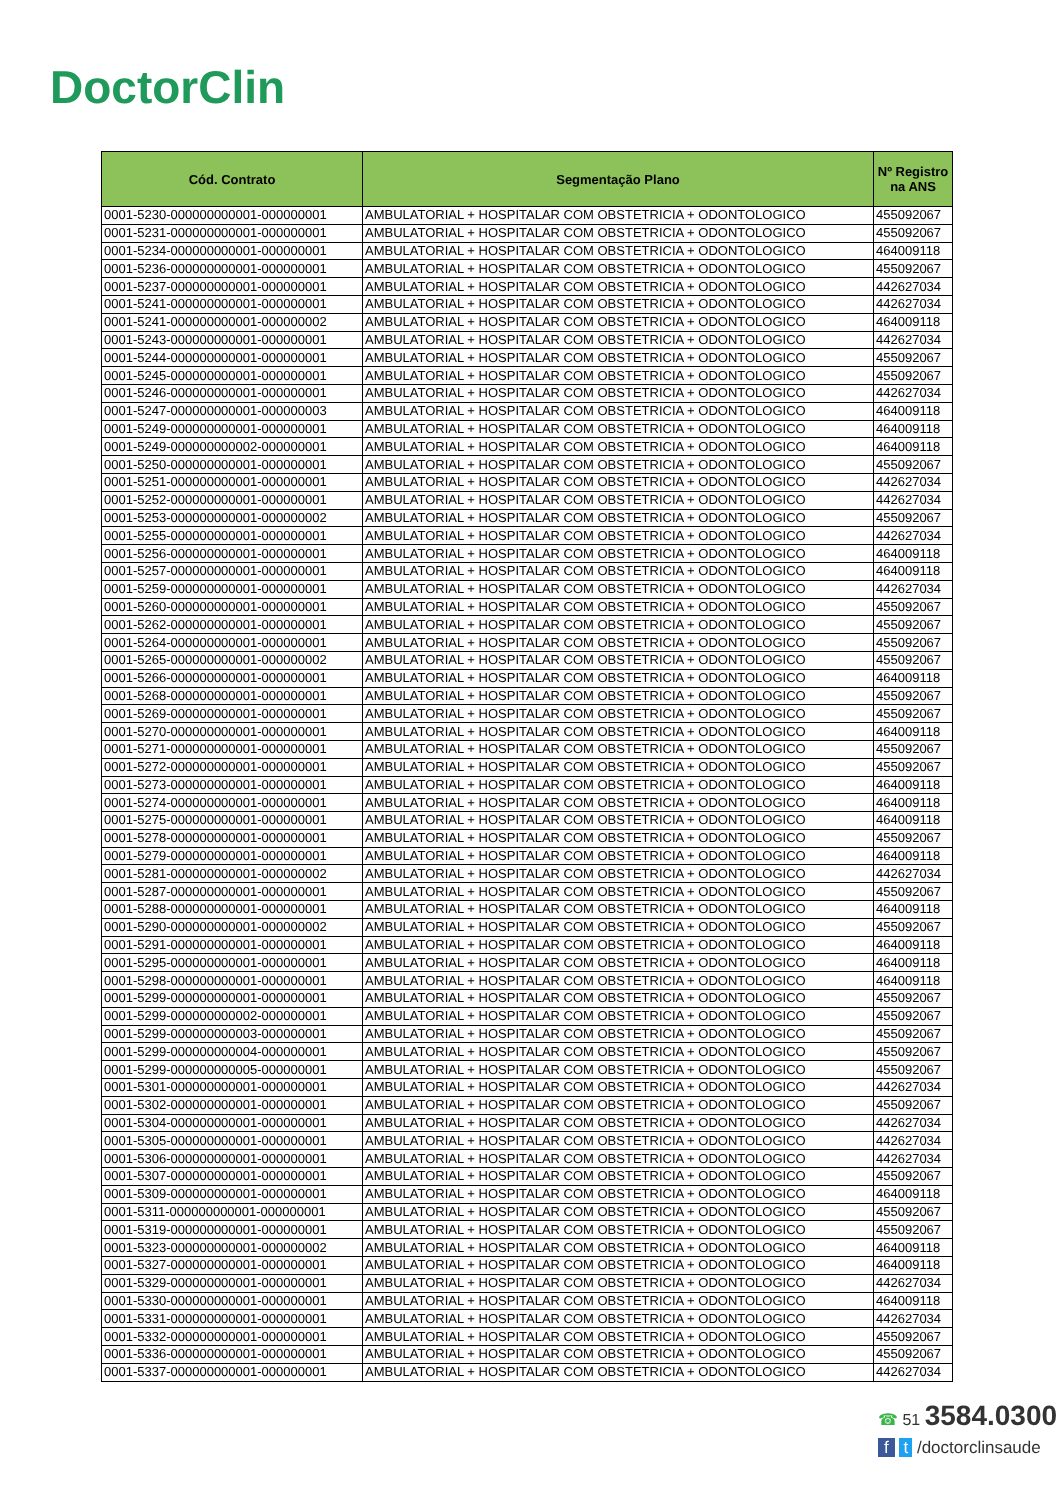DoctorClin
| Cód. Contrato | Segmentação Plano | Nº Registro na ANS |
| --- | --- | --- |
| 0001-5230-000000000001-000000001 | AMBULATORIAL + HOSPITALAR COM OBSTETRICIA + ODONTOLOGICO | 455092067 |
| 0001-5231-000000000001-000000001 | AMBULATORIAL + HOSPITALAR COM OBSTETRICIA + ODONTOLOGICO | 455092067 |
| 0001-5234-000000000001-000000001 | AMBULATORIAL + HOSPITALAR COM OBSTETRICIA + ODONTOLOGICO | 464009118 |
| 0001-5236-000000000001-000000001 | AMBULATORIAL + HOSPITALAR COM OBSTETRICIA + ODONTOLOGICO | 455092067 |
| 0001-5237-000000000001-000000001 | AMBULATORIAL + HOSPITALAR COM OBSTETRICIA + ODONTOLOGICO | 442627034 |
| 0001-5241-000000000001-000000001 | AMBULATORIAL + HOSPITALAR COM OBSTETRICIA + ODONTOLOGICO | 442627034 |
| 0001-5241-000000000001-000000002 | AMBULATORIAL + HOSPITALAR COM OBSTETRICIA + ODONTOLOGICO | 464009118 |
| 0001-5243-000000000001-000000001 | AMBULATORIAL + HOSPITALAR COM OBSTETRICIA + ODONTOLOGICO | 442627034 |
| 0001-5244-000000000001-000000001 | AMBULATORIAL + HOSPITALAR COM OBSTETRICIA + ODONTOLOGICO | 455092067 |
| 0001-5245-000000000001-000000001 | AMBULATORIAL + HOSPITALAR COM OBSTETRICIA + ODONTOLOGICO | 455092067 |
| 0001-5246-000000000001-000000001 | AMBULATORIAL + HOSPITALAR COM OBSTETRICIA + ODONTOLOGICO | 442627034 |
| 0001-5247-000000000001-000000003 | AMBULATORIAL + HOSPITALAR COM OBSTETRICIA + ODONTOLOGICO | 464009118 |
| 0001-5249-000000000001-000000001 | AMBULATORIAL + HOSPITALAR COM OBSTETRICIA + ODONTOLOGICO | 464009118 |
| 0001-5249-000000000002-000000001 | AMBULATORIAL + HOSPITALAR COM OBSTETRICIA + ODONTOLOGICO | 464009118 |
| 0001-5250-000000000001-000000001 | AMBULATORIAL + HOSPITALAR COM OBSTETRICIA + ODONTOLOGICO | 455092067 |
| 0001-5251-000000000001-000000001 | AMBULATORIAL + HOSPITALAR COM OBSTETRICIA + ODONTOLOGICO | 442627034 |
| 0001-5252-000000000001-000000001 | AMBULATORIAL + HOSPITALAR COM OBSTETRICIA + ODONTOLOGICO | 442627034 |
| 0001-5253-000000000001-000000002 | AMBULATORIAL + HOSPITALAR COM OBSTETRICIA + ODONTOLOGICO | 455092067 |
| 0001-5255-000000000001-000000001 | AMBULATORIAL + HOSPITALAR COM OBSTETRICIA + ODONTOLOGICO | 442627034 |
| 0001-5256-000000000001-000000001 | AMBULATORIAL + HOSPITALAR COM OBSTETRICIA + ODONTOLOGICO | 464009118 |
| 0001-5257-000000000001-000000001 | AMBULATORIAL + HOSPITALAR COM OBSTETRICIA + ODONTOLOGICO | 464009118 |
| 0001-5259-000000000001-000000001 | AMBULATORIAL + HOSPITALAR COM OBSTETRICIA + ODONTOLOGICO | 442627034 |
| 0001-5260-000000000001-000000001 | AMBULATORIAL + HOSPITALAR COM OBSTETRICIA + ODONTOLOGICO | 455092067 |
| 0001-5262-000000000001-000000001 | AMBULATORIAL + HOSPITALAR COM OBSTETRICIA + ODONTOLOGICO | 455092067 |
| 0001-5264-000000000001-000000001 | AMBULATORIAL + HOSPITALAR COM OBSTETRICIA + ODONTOLOGICO | 455092067 |
| 0001-5265-000000000001-000000002 | AMBULATORIAL + HOSPITALAR COM OBSTETRICIA + ODONTOLOGICO | 455092067 |
| 0001-5266-000000000001-000000001 | AMBULATORIAL + HOSPITALAR COM OBSTETRICIA + ODONTOLOGICO | 464009118 |
| 0001-5268-000000000001-000000001 | AMBULATORIAL + HOSPITALAR COM OBSTETRICIA + ODONTOLOGICO | 455092067 |
| 0001-5269-000000000001-000000001 | AMBULATORIAL + HOSPITALAR COM OBSTETRICIA + ODONTOLOGICO | 455092067 |
| 0001-5270-000000000001-000000001 | AMBULATORIAL + HOSPITALAR COM OBSTETRICIA + ODONTOLOGICO | 464009118 |
| 0001-5271-000000000001-000000001 | AMBULATORIAL + HOSPITALAR COM OBSTETRICIA + ODONTOLOGICO | 455092067 |
| 0001-5272-000000000001-000000001 | AMBULATORIAL + HOSPITALAR COM OBSTETRICIA + ODONTOLOGICO | 455092067 |
| 0001-5273-000000000001-000000001 | AMBULATORIAL + HOSPITALAR COM OBSTETRICIA + ODONTOLOGICO | 464009118 |
| 0001-5274-000000000001-000000001 | AMBULATORIAL + HOSPITALAR COM OBSTETRICIA + ODONTOLOGICO | 464009118 |
| 0001-5275-000000000001-000000001 | AMBULATORIAL + HOSPITALAR COM OBSTETRICIA + ODONTOLOGICO | 464009118 |
| 0001-5278-000000000001-000000001 | AMBULATORIAL + HOSPITALAR COM OBSTETRICIA + ODONTOLOGICO | 455092067 |
| 0001-5279-000000000001-000000001 | AMBULATORIAL + HOSPITALAR COM OBSTETRICIA + ODONTOLOGICO | 464009118 |
| 0001-5281-000000000001-000000002 | AMBULATORIAL + HOSPITALAR COM OBSTETRICIA + ODONTOLOGICO | 442627034 |
| 0001-5287-000000000001-000000001 | AMBULATORIAL + HOSPITALAR COM OBSTETRICIA + ODONTOLOGICO | 455092067 |
| 0001-5288-000000000001-000000001 | AMBULATORIAL + HOSPITALAR COM OBSTETRICIA + ODONTOLOGICO | 464009118 |
| 0001-5290-000000000001-000000002 | AMBULATORIAL + HOSPITALAR COM OBSTETRICIA + ODONTOLOGICO | 455092067 |
| 0001-5291-000000000001-000000001 | AMBULATORIAL + HOSPITALAR COM OBSTETRICIA + ODONTOLOGICO | 464009118 |
| 0001-5295-000000000001-000000001 | AMBULATORIAL + HOSPITALAR COM OBSTETRICIA + ODONTOLOGICO | 464009118 |
| 0001-5298-000000000001-000000001 | AMBULATORIAL + HOSPITALAR COM OBSTETRICIA + ODONTOLOGICO | 464009118 |
| 0001-5299-000000000001-000000001 | AMBULATORIAL + HOSPITALAR COM OBSTETRICIA + ODONTOLOGICO | 455092067 |
| 0001-5299-000000000002-000000001 | AMBULATORIAL + HOSPITALAR COM OBSTETRICIA + ODONTOLOGICO | 455092067 |
| 0001-5299-000000000003-000000001 | AMBULATORIAL + HOSPITALAR COM OBSTETRICIA + ODONTOLOGICO | 455092067 |
| 0001-5299-000000000004-000000001 | AMBULATORIAL + HOSPITALAR COM OBSTETRICIA + ODONTOLOGICO | 455092067 |
| 0001-5299-000000000005-000000001 | AMBULATORIAL + HOSPITALAR COM OBSTETRICIA + ODONTOLOGICO | 455092067 |
| 0001-5301-000000000001-000000001 | AMBULATORIAL + HOSPITALAR COM OBSTETRICIA + ODONTOLOGICO | 442627034 |
| 0001-5302-000000000001-000000001 | AMBULATORIAL + HOSPITALAR COM OBSTETRICIA + ODONTOLOGICO | 455092067 |
| 0001-5304-000000000001-000000001 | AMBULATORIAL + HOSPITALAR COM OBSTETRICIA + ODONTOLOGICO | 442627034 |
| 0001-5305-000000000001-000000001 | AMBULATORIAL + HOSPITALAR COM OBSTETRICIA + ODONTOLOGICO | 442627034 |
| 0001-5306-000000000001-000000001 | AMBULATORIAL + HOSPITALAR COM OBSTETRICIA + ODONTOLOGICO | 442627034 |
| 0001-5307-000000000001-000000001 | AMBULATORIAL + HOSPITALAR COM OBSTETRICIA + ODONTOLOGICO | 455092067 |
| 0001-5309-000000000001-000000001 | AMBULATORIAL + HOSPITALAR COM OBSTETRICIA + ODONTOLOGICO | 464009118 |
| 0001-5311-000000000001-000000001 | AMBULATORIAL + HOSPITALAR COM OBSTETRICIA + ODONTOLOGICO | 455092067 |
| 0001-5319-000000000001-000000001 | AMBULATORIAL + HOSPITALAR COM OBSTETRICIA + ODONTOLOGICO | 455092067 |
| 0001-5323-000000000001-000000002 | AMBULATORIAL + HOSPITALAR COM OBSTETRICIA + ODONTOLOGICO | 464009118 |
| 0001-5327-000000000001-000000001 | AMBULATORIAL + HOSPITALAR COM OBSTETRICIA + ODONTOLOGICO | 464009118 |
| 0001-5329-000000000001-000000001 | AMBULATORIAL + HOSPITALAR COM OBSTETRICIA + ODONTOLOGICO | 442627034 |
| 0001-5330-000000000001-000000001 | AMBULATORIAL + HOSPITALAR COM OBSTETRICIA + ODONTOLOGICO | 464009118 |
| 0001-5331-000000000001-000000001 | AMBULATORIAL + HOSPITALAR COM OBSTETRICIA + ODONTOLOGICO | 442627034 |
| 0001-5332-000000000001-000000001 | AMBULATORIAL + HOSPITALAR COM OBSTETRICIA + ODONTOLOGICO | 455092067 |
| 0001-5336-000000000001-000000001 | AMBULATORIAL + HOSPITALAR COM OBSTETRICIA + ODONTOLOGICO | 455092067 |
| 0001-5337-000000000001-000000001 | AMBULATORIAL + HOSPITALAR COM OBSTETRICIA + ODONTOLOGICO | 442627034 |
☎ 51 3584.0300
f t /doctorclinsaude